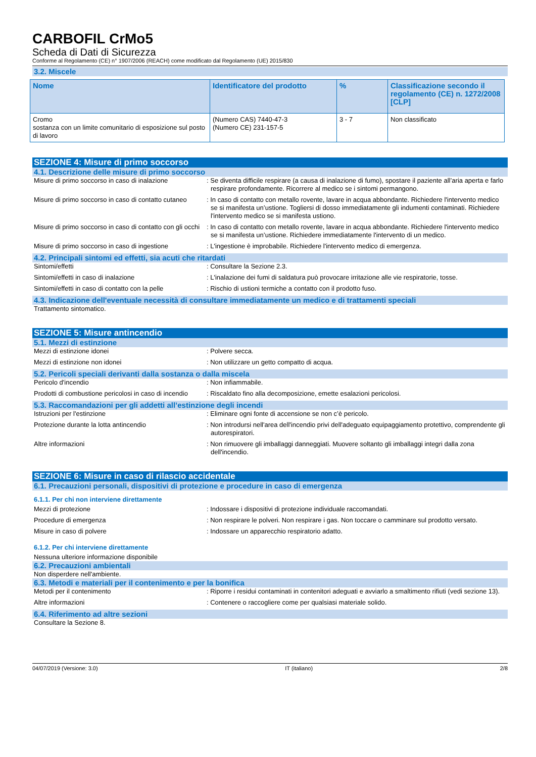CARBOFIL CrMo5
Scheda di Dati di Sicurezza
Conforme al Regolamento (CE) n° 1907/2006 (REACH) come modificato dal Regolamento (UE) 2015/830
3.2. Miscele
| Nome | Identificatore del prodotto | % | Classificazione secondo il regolamento (CE) n. 1272/2008 [CLP] |
| --- | --- | --- | --- |
| Cromo sostanza con un limite comunitario di esposizione sul posto di lavoro | (Numero CAS) 7440-47-3 (Numero CE) 231-157-5 | 3 - 7 | Non classificato |
SEZIONE 4: Misure di primo soccorso
4.1. Descrizione delle misure di primo soccorso
Misure di primo soccorso in caso di inalazione
: Se diventa difficile respirare (a causa di inalazione di fumo), spostare il paziente all’aria aperta e farlo respirare profondamente. Ricorrere al medico se i sintomi permangono.
Misure di primo soccorso in caso di contatto cutaneo
: In caso di contatto con metallo rovente, lavare in acqua abbondante. Richiedere l'intervento medico se si manifesta un’ustione. Togliersi di dosso immediatamente gli indumenti contaminati. Richiedere l'intervento medico se si manifesta ustiono.
Misure di primo soccorso in caso di contatto con gli occhi
: In caso di contatto con metallo rovente, lavare in acqua abbondante. Richiedere l'intervento medico se si manifesta un’ustione. Richiedere immediatamente l'intervento di un medico.
Misure di primo soccorso in caso di ingestione
: L'ingestione è improbabile. Richiedere l'intervento medico di emergenza.
4.2. Principali sintomi ed effetti, sia acuti che ritardati
Sintomi/effetti : Consultare la Sezione 2.3.
Sintomi/effetti in caso di inalazione : L'inalazione dei fumi di saldatura può provocare irritazione alle vie respiratorie, tosse.
Sintomi/effetti in caso di contatto con la pelle
: Rischio di ustioni termiche a contatto con il prodotto fuso.
4.3. Indicazione dell'eventuale necessità di consultare immediatamente un medico e di trattamenti speciali
Trattamento sintomatico.
SEZIONE 5: Misure antincendio
5.1. Mezzi di estinzione
Mezzi di estinzione idonei : Polvere secca.
Mezzi di estinzione non idonei : Non utilizzare un getto compatto di acqua.
5.2. Pericoli speciali derivanti dalla sostanza o dalla miscela
Pericolo d'incendio : Non infiammabile.
Prodotti di combustione pericolosi in caso di incendio
: Riscaldato fino alla decomposizione, emette esalazioni pericolosi.
5.3. Raccomandazioni per gli addetti all’estinzione degli incendi
Istruzioni per l'estinzione : Eliminare ogni fonte di accensione se non c’è pericolo.
Protezione durante la lotta antincendio : Non introdursi nell'area dell'incendio privi dell'adeguato equipaggiamento protettivo, comprendente gli autorespiratori.
Altre informazioni : Non rimuovere gli imballaggi danneggiati. Muovere soltanto gli imballaggi integri dalla zona dell'incendio.
SEZIONE 6: Misure in caso di rilascio accidentale
6.1. Precauzioni personali, dispositivi di protezione e procedure in caso di emergenza
6.1.1. Per chi non interviene direttamente
Mezzi di protezione : Indossare i dispositivi di protezione individuale raccomandati.
Procedure di emergenza : Non respirare le polveri. Non respirare i gas. Non toccare o camminare sul prodotto versato.
Misure in caso di polvere : Indossare un apparecchio respiratorio adatto.
6.1.2. Per chi interviene direttamente
Nessuna ulteriore informazione disponibile
6.2. Precauzioni ambientali
Non disperdere nell'ambiente.
6.3. Metodi e materiali per il contenimento e per la bonifica
Metodi per il contenimento : Riporre i residui contaminati in contenitori adeguati e avviarlo a smaltimento rifiuti (vedi sezione 13).
Altre informazioni : Contenere o raccogliere come per qualsiasi materiale solido.
6.4. Riferimento ad altre sezioni
Consultare la Sezione 8.
04/07/2019 (Versione: 3.0) IT (italiano) 2/8